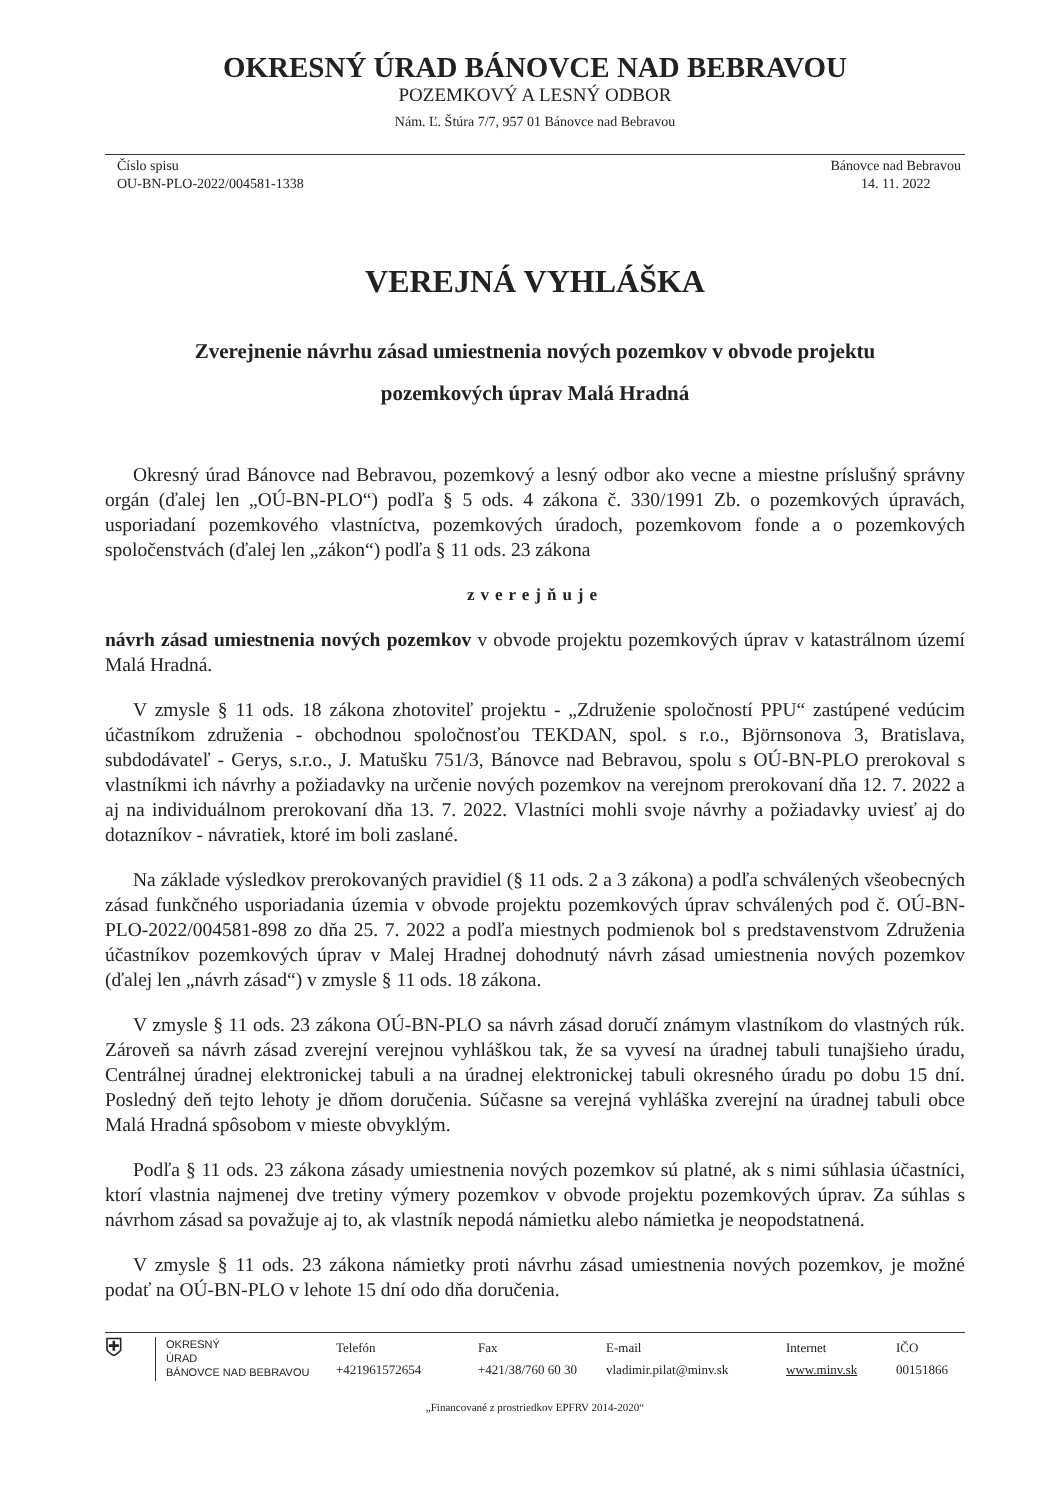OKRESNÝ ÚRAD BÁNOVCE NAD BEBRAVOU
POZEMKOVÝ A LESNÝ ODBOR
Nám. Ľ. Štúra 7/7, 957 01 Bánovce nad Bebravou
Číslo spisu
OU-BN-PLO-2022/004581-1338
Bánovce nad Bebravou
14. 11. 2022
VEREJNÁ VYHLÁŠKA
Zverejnenie návrhu zásad umiestnenia nových pozemkov v obvode projektu
pozemkových úprav Malá Hradná
Okresný úrad Bánovce nad Bebravou, pozemkový a lesný odbor ako vecne a miestne príslušný správny orgán (ďalej len „OÚ-BN-PLO“) podľa § 5 ods. 4 zákona č. 330/1991 Zb. o pozemkových úpravách, usporiadaní pozemkového vlastníctva, pozemkových úradoch, pozemkovom fonde a o pozemkových spoločenstvách (ďalej len „zákon“) podľa § 11 ods. 23 zákona
zverejňuje
návrh zásad umiestnenia nových pozemkov v obvode projektu pozemkových úprav v katastrálnom území Malá Hradná.
V zmysle § 11 ods. 18 zákona zhotoviteľ projektu - „Združenie spoločností PPU“ zastúpené vedúcim účastníkom združenia - obchodnou spoločnosťou TEKDAN, spol. s r.o., Björnsonova 3, Bratislava, subdodávateľ - Gerys, s.r.o., J. Matušku 751/3, Bánovce nad Bebravou, spolu s OÚ-BN-PLO prerokoval s vlastníkmi ich návrhy a požiadavky na určenie nových pozemkov na verejnom prerokovaní dňa 12. 7. 2022 a aj na individuálnom prerokovaní dňa 13. 7. 2022. Vlastníci mohli svoje návrhy a požiadavky uviesť aj do dotazníkov - návratiek, ktoré im boli zaslané.
Na základe výsledkov prerokovaných pravidiel (§ 11 ods. 2 a 3 zákona) a podľa schválených všeobecných zásad funkčného usporiadania územia v obvode projektu pozemkových úprav schválených pod č. OÚ-BN-PLO-2022/004581-898 zo dňa 25. 7. 2022 a podľa miestnych podmienok bol s predstavenstvom Združenia účastníkov pozemkových úprav v Malej Hradnej dohodnutý návrh zásad umiestnenia nových pozemkov (ďalej len „návrh zásad“) v zmysle § 11 ods. 18 zákona.
V zmysle § 11 ods. 23 zákona OÚ-BN-PLO sa návrh zásad doručí známym vlastníkom do vlastných rúk. Zároveň sa návrh zásad zverejní verejnou vyhláškou tak, že sa vyvesí na úradnej tabuli tunajšieho úradu, Centrálnej úradnej elektronickej tabuli a na úradnej elektronickej tabuli okresného úradu po dobu 15 dní. Posledný deň tejto lehoty je dňom doručenia. Súčasne sa verejná vyhláška zverejní na úradnej tabuli obce Malá Hradná spôsobom v mieste obvyklým.
Podľa § 11 ods. 23 zákona zásady umiestnenia nových pozemkov sú platné, ak s nimi súhlasia účastníci, ktorí vlastnia najmenej dve tretiny výmery pozemkov v obvode projektu pozemkových úprav. Za súhlas s návrhom zásad sa považuje aj to, ak vlastník nepodá námietku alebo námietka je neopodstatnená.
V zmysle § 11 ods. 23 zákona námietky proti návrhu zásad umiestnenia nových pozemkov, je možné podať na OÚ-BN-PLO v lehote 15 dní odo dňa doručenia.
⛨
OKRESNÝ
ÚRAD
BÁNOVCE NAD BEBRAVOU
Telefón
+421961572654
Fax
+421/38/760 60 30
E-mail
vladimir.pilat@minv.sk
Internet
www.minv.sk
IČO
00151866
„Financované z prostriedkov EPFRV 2014-2020“